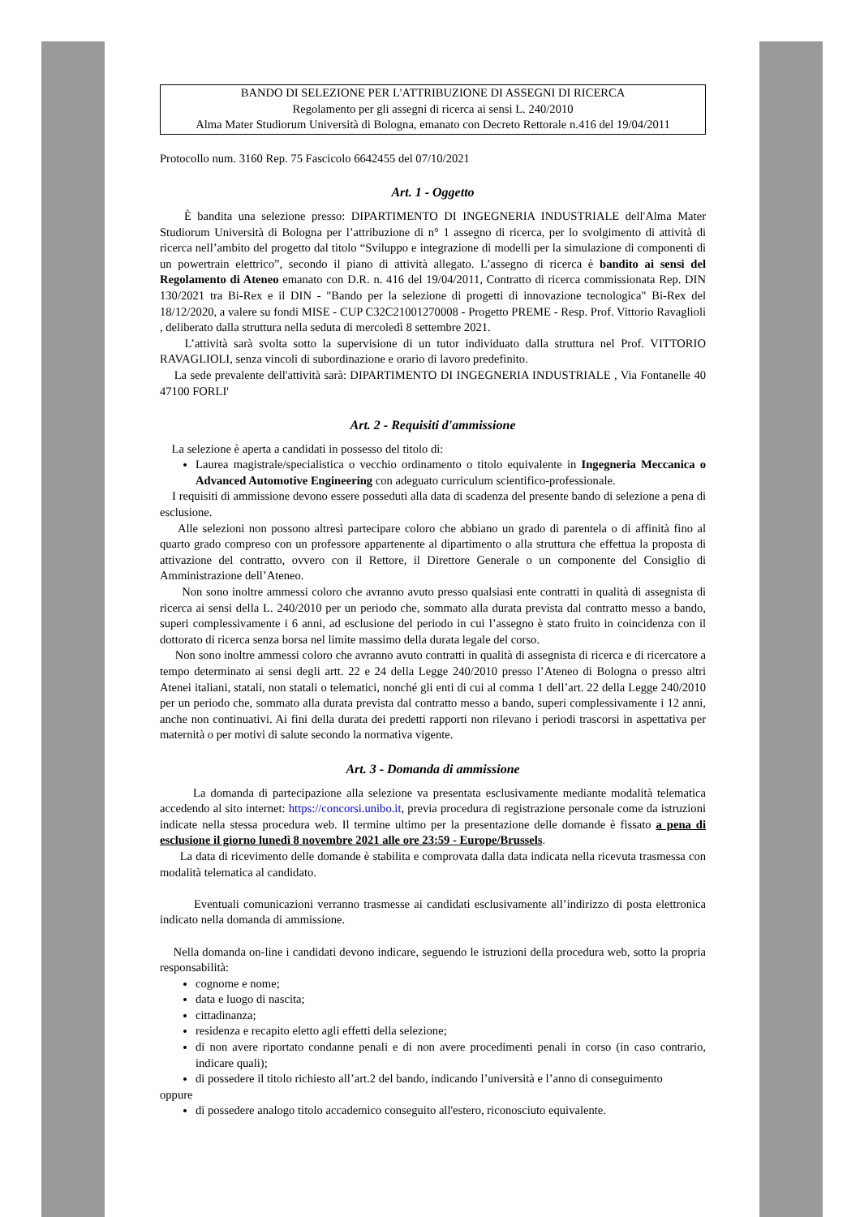BANDO DI SELEZIONE PER L'ATTRIBUZIONE DI ASSEGNI DI RICERCA
Regolamento per gli assegni di ricerca ai sensi L. 240/2010
Alma Mater Studiorum Università di Bologna, emanato con Decreto Rettorale n.416 del 19/04/2011
Protocollo num. 3160 Rep. 75 Fascicolo 6642455 del 07/10/2021
Art. 1 - Oggetto
È bandita una selezione presso: DIPARTIMENTO DI INGEGNERIA INDUSTRIALE dell'Alma Mater Studiorum Università di Bologna per l’attribuzione di n° 1 assegno di ricerca, per lo svolgimento di attività di ricerca nell’ambito del progetto dal titolo “Sviluppo e integrazione di modelli per la simulazione di componenti di un powertrain elettrico”, secondo il piano di attività allegato. L’assegno di ricerca è bandito ai sensi del Regolamento di Ateneo emanato con D.R. n. 416 del 19/04/2011, Contratto di ricerca commissionata Rep. DIN 130/2021 tra Bi-Rex e il DIN - "Bando per la selezione di progetti di innovazione tecnologica" Bi-Rex del 18/12/2020, a valere su fondi MISE - CUP C32C21001270008 - Progetto PREME - Resp. Prof. Vittorio Ravaglioli , deliberato dalla struttura nella seduta di mercoledì 8 settembre 2021.
L’attività sarà svolta sotto la supervisione di un tutor individuato dalla struttura nel Prof. VITTORIO RAVAGLIOLI, senza vincoli di subordinazione e orario di lavoro predefinito.
La sede prevalente dell'attività sarà: DIPARTIMENTO DI INGEGNERIA INDUSTRIALE , Via Fontanelle 40 47100 FORLI'
Art. 2 - Requisiti d'ammissione
La selezione è aperta a candidati in possesso del titolo di:
Laurea magistrale/specialistica o vecchio ordinamento o titolo equivalente in Ingegneria Meccanica o Advanced Automotive Engineering con adeguato curriculum scientifico-professionale.
I requisiti di ammissione devono essere posseduti alla data di scadenza del presente bando di selezione a pena di esclusione.
Alle selezioni non possono altresì partecipare coloro che abbiano un grado di parentela o di affinità fino al quarto grado compreso con un professore appartenente al dipartimento o alla struttura che effettua la proposta di attivazione del contratto, ovvero con il Rettore, il Direttore Generale o un componente del Consiglio di Amministrazione dell’Ateneo.
Non sono inoltre ammessi coloro che avranno avuto presso qualsiasi ente contratti in qualità di assegnista di ricerca ai sensi della L. 240/2010 per un periodo che, sommato alla durata prevista dal contratto messo a bando, superi complessivamente i 6 anni, ad esclusione del periodo in cui l’assegno è stato fruito in coincidenza con il dottorato di ricerca senza borsa nel limite massimo della durata legale del corso.
Non sono inoltre ammessi coloro che avranno avuto contratti in qualità di assegnista di ricerca e di ricercatore a tempo determinato ai sensi degli artt. 22 e 24 della Legge 240/2010 presso l’Ateneo di Bologna o presso altri Atenei italiani, statali, non statali o telematici, nonché gli enti di cui al comma 1 dell’art. 22 della Legge 240/2010 per un periodo che, sommato alla durata prevista dal contratto messo a bando, superi complessivamente i 12 anni, anche non continuativi. Ai fini della durata dei predetti rapporti non rilevano i periodi trascorsi in aspettativa per maternità o per motivi di salute secondo la normativa vigente.
Art. 3 - Domanda di ammissione
La domanda di partecipazione alla selezione va presentata esclusivamente mediante modalità telematica accedendo al sito internet: https://concorsi.unibo.it, previa procedura di registrazione personale come da istruzioni indicate nella stessa procedura web. Il termine ultimo per la presentazione delle domande è fissato a pena di esclusione il giorno lunedì 8 novembre 2021 alle ore 23:59 - Europe/Brussels.
La data di ricevimento delle domande è stabilita e comprovata dalla data indicata nella ricevuta trasmessa con modalità telematica al candidato.
Eventuali comunicazioni verranno trasmesse ai candidati esclusivamente all’indirizzo di posta elettronica indicato nella domanda di ammissione.
Nella domanda on-line i candidati devono indicare, seguendo le istruzioni della procedura web, sotto la propria responsabilità:
cognome e nome;
data e luogo di nascita;
cittadinanza;
residenza e recapito eletto agli effetti della selezione;
di non avere riportato condanne penali e di non avere procedimenti penali in corso (in caso contrario, indicare quali);
di possedere il titolo richiesto all’art.2 del bando, indicando l’università e l’anno di conseguimento
oppure
di possedere analogo titolo accademico conseguito all'estero, riconosciuto equivalente.